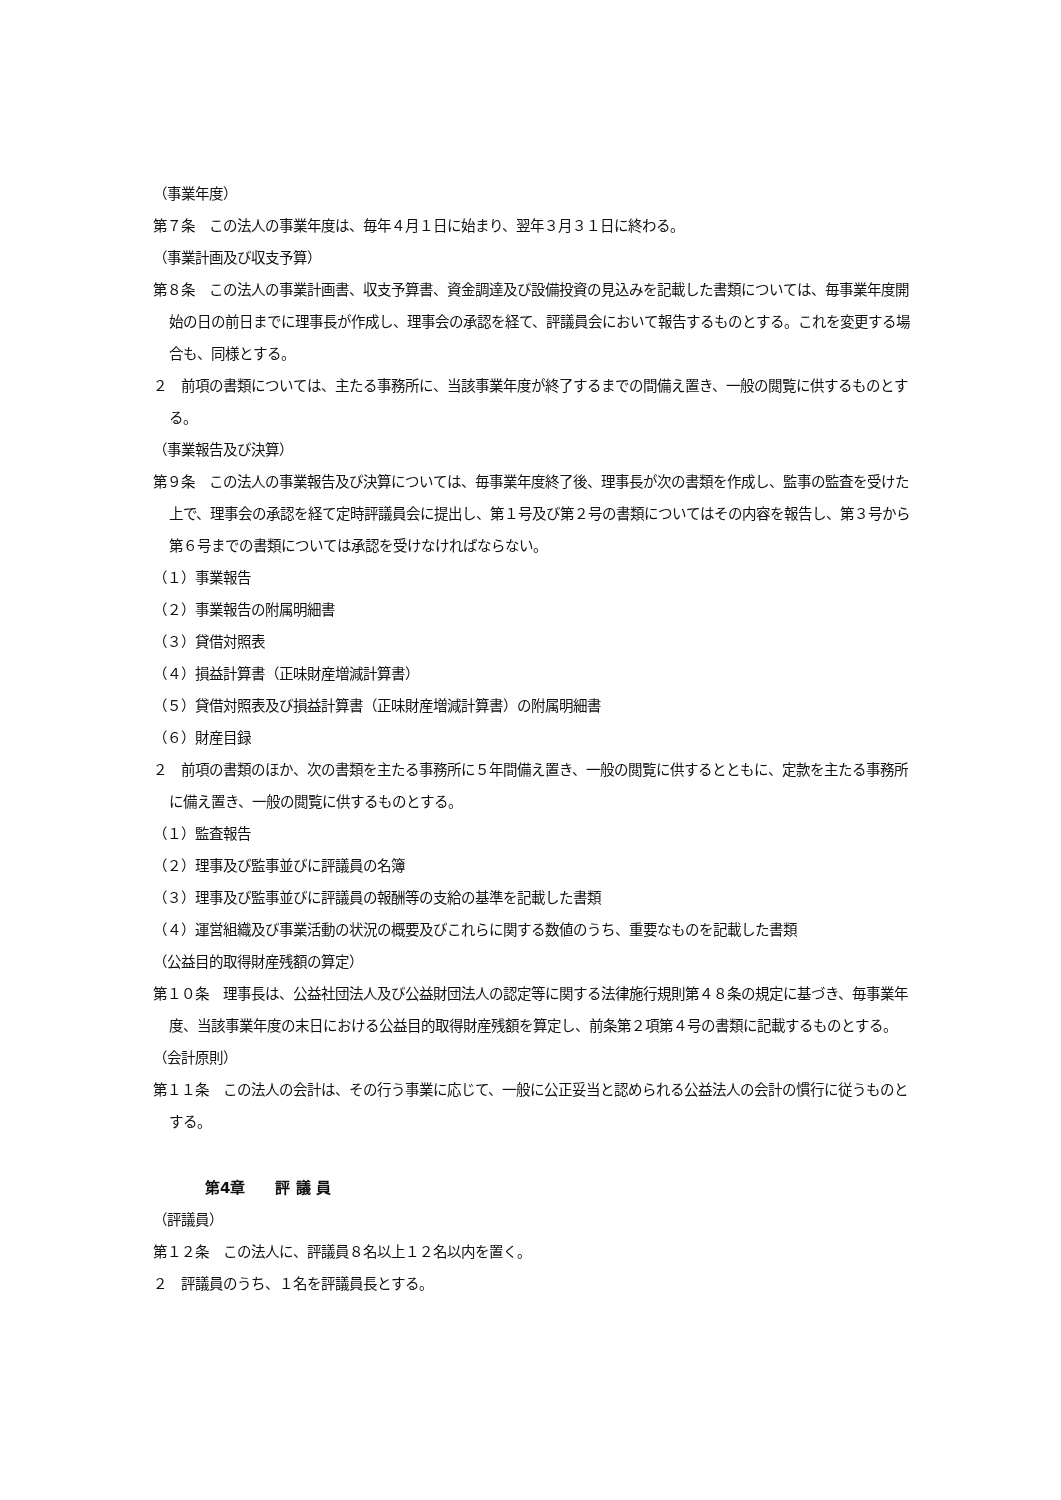（事業年度）
第７条　この法人の事業年度は、毎年４月１日に始まり、翌年３月３１日に終わる。
（事業計画及び収支予算）
第８条　この法人の事業計画書、収支予算書、資金調達及び設備投資の見込みを記載した書類については、毎事業年度開始の日の前日までに理事長が作成し、理事会の承認を経て、評議員会において報告するものとする。これを変更する場合も、同様とする。
２　前項の書類については、主たる事務所に、当該事業年度が終了するまでの間備え置き、一般の閲覧に供するものとする。
（事業報告及び決算）
第９条　この法人の事業報告及び決算については、毎事業年度終了後、理事長が次の書類を作成し、監事の監査を受けた上で、理事会の承認を経て定時評議員会に提出し、第１号及び第２号の書類についてはその内容を報告し、第３号から第６号までの書類については承認を受けなければならない。
（１）事業報告
（２）事業報告の附属明細書
（３）貸借対照表
（４）損益計算書（正味財産増減計算書）
（５）貸借対照表及び損益計算書（正味財産増減計算書）の附属明細書
（６）財産目録
２　前項の書類のほか、次の書類を主たる事務所に５年間備え置き、一般の閲覧に供するとともに、定款を主たる事務所に備え置き、一般の閲覧に供するものとする。
（１）監査報告
（２）理事及び監事並びに評議員の名簿
（３）理事及び監事並びに評議員の報酬等の支給の基準を記載した書類
（４）運営組織及び事業活動の状況の概要及びこれらに関する数値のうち、重要なものを記載した書類
（公益目的取得財産残額の算定）
第１０条　理事長は、公益社団法人及び公益財団法人の認定等に関する法律施行規則第４８条の規定に基づき、毎事業年度、当該事業年度の末日における公益目的取得財産残額を算定し、前条第２項第４号の書類に記載するものとする。
（会計原則）
第１１条　この法人の会計は、その行う事業に応じて、一般に公正妥当と認められる公益法人の会計の慣行に従うものとする。
第4章　　評 議 員
（評議員）
第１２条　この法人に、評議員８名以上１２名以内を置く。
２　評議員のうち、１名を評議員長とする。